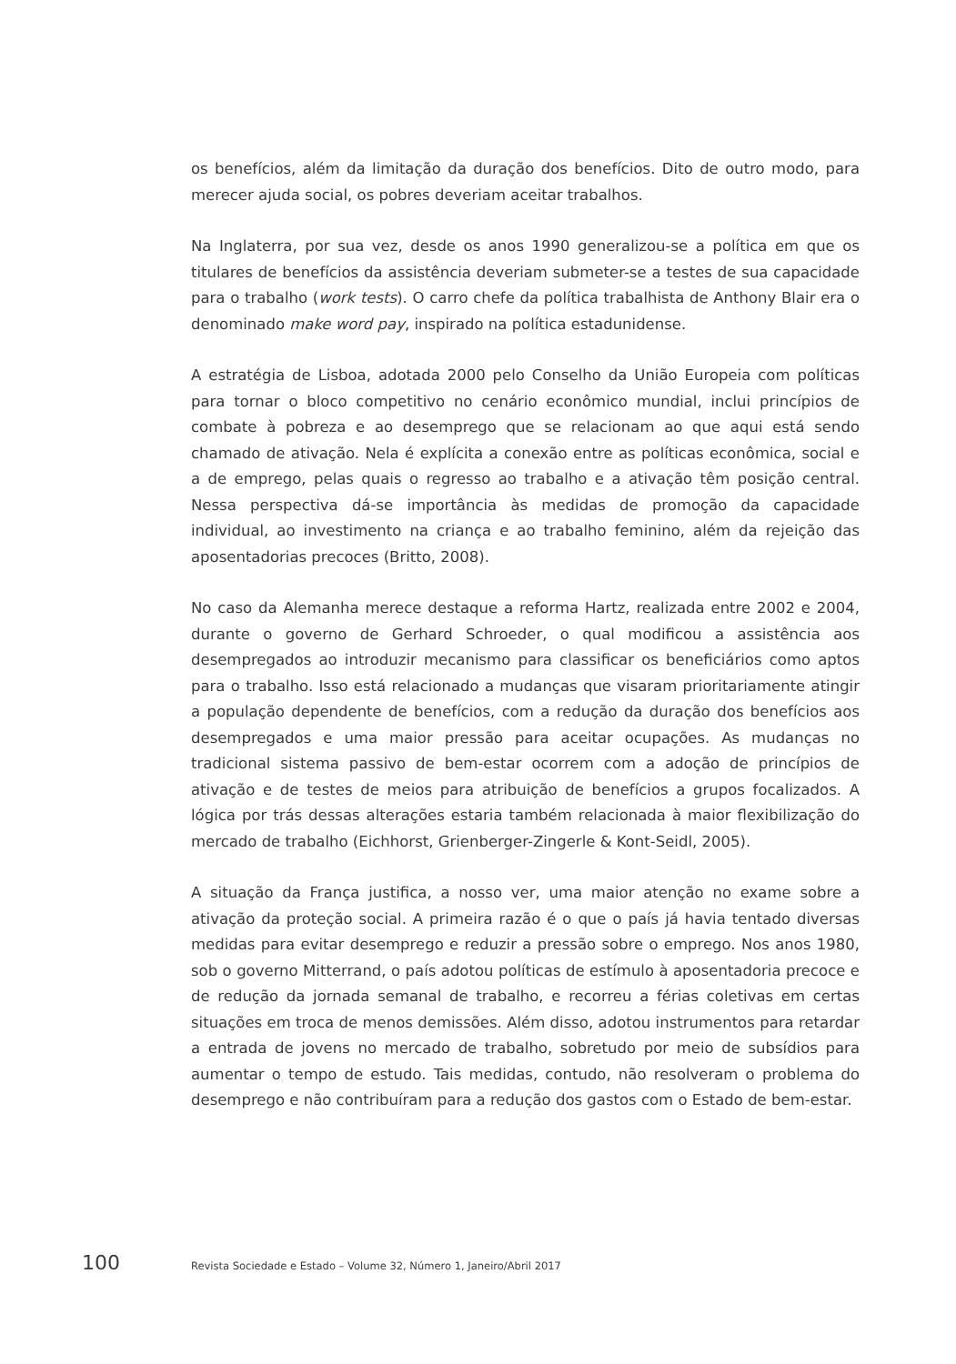os benefícios, além da limitação da duração dos benefícios. Dito de outro modo, para merecer ajuda social, os pobres deveriam aceitar trabalhos.
Na Inglaterra, por sua vez, desde os anos 1990 generalizou-se a política em que os titulares de benefícios da assistência deveriam submeter-se a testes de sua capacidade para o trabalho (work tests). O carro chefe da política trabalhista de Anthony Blair era o denominado make word pay, inspirado na política estadunidense.
A estratégia de Lisboa, adotada 2000 pelo Conselho da União Europeia com políticas para tornar o bloco competitivo no cenário econômico mundial, inclui princípios de combate à pobreza e ao desemprego que se relacionam ao que aqui está sendo chamado de ativação. Nela é explícita a conexão entre as políticas econômica, social e a de emprego, pelas quais o regresso ao trabalho e a ativação têm posição central. Nessa perspectiva dá-se importância às medidas de promoção da capacidade individual, ao investimento na criança e ao trabalho feminino, além da rejeição das aposentadorias precoces (Britto, 2008).
No caso da Alemanha merece destaque a reforma Hartz, realizada entre 2002 e 2004, durante o governo de Gerhard Schroeder, o qual modificou a assistência aos desempregados ao introduzir mecanismo para classificar os beneficiários como aptos para o trabalho. Isso está relacionado a mudanças que visaram prioritariamente atingir a população dependente de benefícios, com a redução da duração dos benefícios aos desempregados e uma maior pressão para aceitar ocupações. As mudanças no tradicional sistema passivo de bem-estar ocorrem com a adoção de princípios de ativação e de testes de meios para atribuição de benefícios a grupos focalizados. A lógica por trás dessas alterações estaria também relacionada à maior flexibilização do mercado de trabalho (Eichhorst, Grienberger-Zingerle & Kont-Seidl, 2005).
A situação da França justifica, a nosso ver, uma maior atenção no exame sobre a ativação da proteção social. A primeira razão é o que o país já havia tentado diversas medidas para evitar desemprego e reduzir a pressão sobre o emprego. Nos anos 1980, sob o governo Mitterrand, o país adotou políticas de estímulo à aposentadoria precoce e de redução da jornada semanal de trabalho, e recorreu a férias coletivas em certas situações em troca de menos demissões. Além disso, adotou instrumentos para retardar a entrada de jovens no mercado de trabalho, sobretudo por meio de subsídios para aumentar o tempo de estudo. Tais medidas, contudo, não resolveram o problema do desemprego e não contribuíram para a redução dos gastos com o Estado de bem-estar.
100 Revista Sociedade e Estado – Volume 32, Número 1, Janeiro/Abril 2017